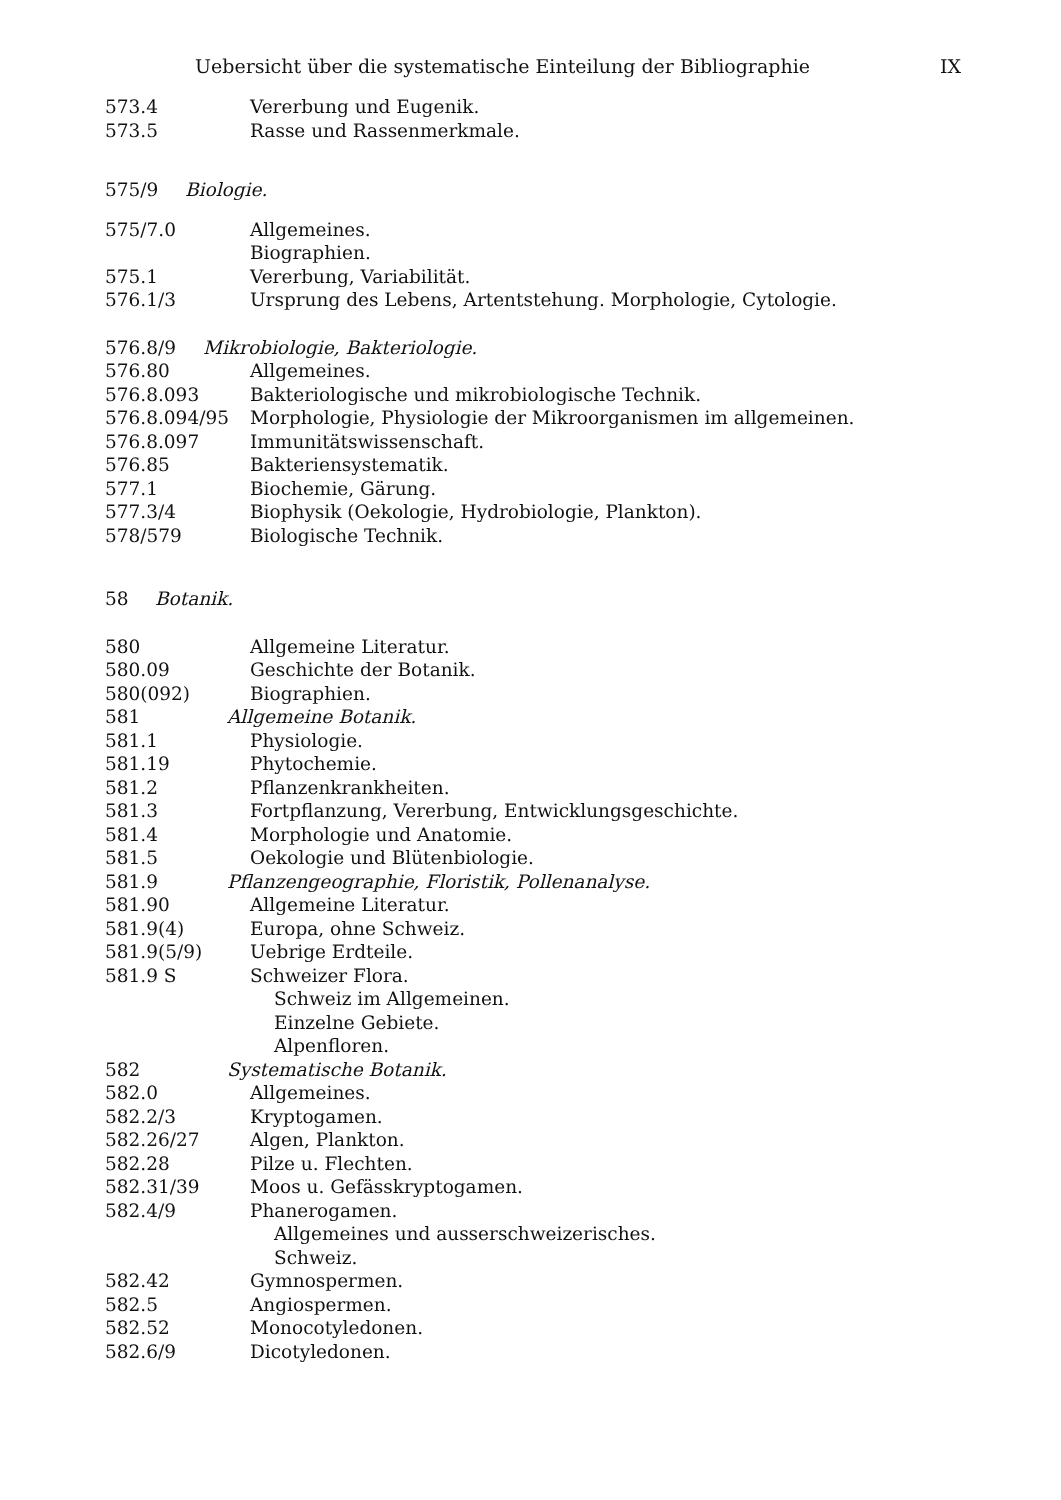Uebersicht über die systematische Einteilung der Bibliographie IX
573.4 Vererbung und Eugenik.
573.5 Rasse und Rassenmerkmale.
575/9 Biologie.
575/7.0 Allgemeines.
Biographien.
575.1 Vererbung, Variabilität.
576.1/3 Ursprung des Lebens, Artentstehung. Morphologie, Cytologie.
576.8/9 Mikrobiologie, Bakteriologie.
576.80 Allgemeines.
576.8.093 Bakteriologische und mikrobiologische Technik.
576.8.094/95 Morphologie, Physiologie der Mikroorganismen im allgemeinen.
576.8.097 Immunitätswissenschaft.
576.85 Bakteriensystematik.
577.1 Biochemie, Gärung.
577.3/4 Biophysik (Oekologie, Hydrobiologie, Plankton).
578/579 Biologische Technik.
58 Botanik.
580 Allgemeine Literatur.
580.09 Geschichte der Botanik.
580(092) Biographien.
581 Allgemeine Botanik.
581.1 Physiologie.
581.19 Phytochemie.
581.2 Pflanzenkrankheiten.
581.3 Fortpflanzung, Vererbung, Entwicklungsgeschichte.
581.4 Morphologie und Anatomie.
581.5 Oekologie und Blütenbiologie.
581.9 Pflanzengeographie, Floristik, Pollenanalyse.
581.90 Allgemeine Literatur.
581.9(4) Europa, ohne Schweiz.
581.9(5/9) Uebrige Erdteile.
581.9 S Schweizer Flora.
Schweiz im Allgemeinen.
Einzelne Gebiete.
Alpenfloren.
582 Systematische Botanik.
582.0 Allgemeines.
582.2/3 Kryptogamen.
582.26/27 Algen, Plankton.
582.28 Pilze u. Flechten.
582.31/39 Moos u. Gefässkryptogamen.
582.4/9 Phanerogamen.
Allgemeines und ausserschweizerisches.
Schweiz.
582.42 Gymnospermen.
582.5 Angiospermen.
582.52 Monocotyledonen.
582.6/9 Dicotyledonen.